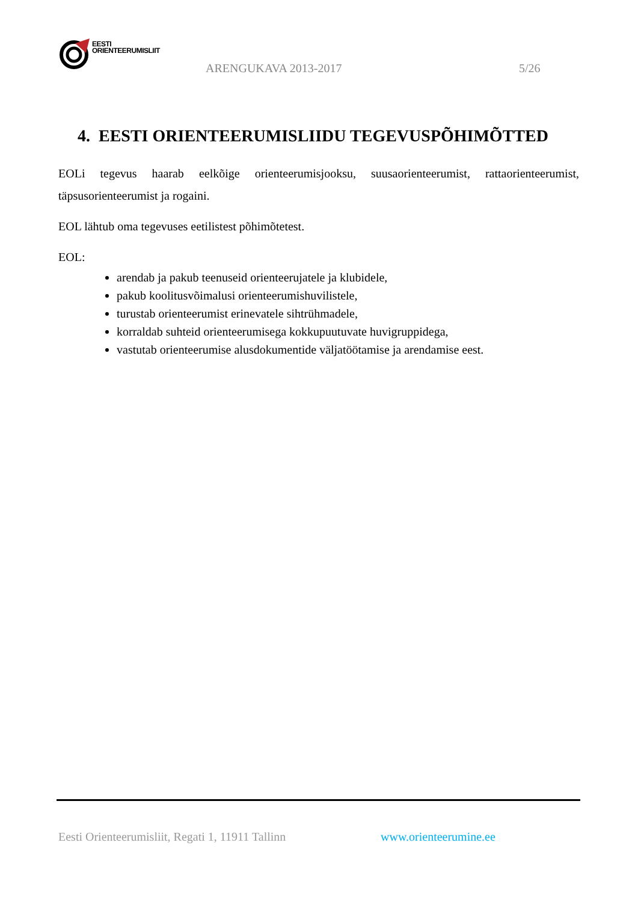EESTI
ORIENTEERUMISLIIT
ARENGUKAVA 2013-2017 5/26
4. EESTI ORIENTEERUMISLIIDU TEGEVUSPÕHIMÕTTED
EOLi tegevus haarab eelkõige orienteerumisjooksu, suusaorienteerumist, rattaorienteerumist, täpsusorienteerumist ja rogaini.
EOL lähtub oma tegevuses eetilistest põhimõtetest.
EOL:
arendab ja pakub teenuseid orienteerujatele ja klubidele,
pakub koolitusvõimalusi orienteerumishuvilistele,
turustab orienteerumist erinevatele sihtrühmadele,
korraldab suhteid orienteerumisega kokkupuutuvate huvigruppidega,
vastutab orienteerumise alusdokumentide väljatöötamise ja arendamise eest.
Eesti Orienteerumisliit, Regati 1, 11911 Tallinn
www.orienteerumine.ee